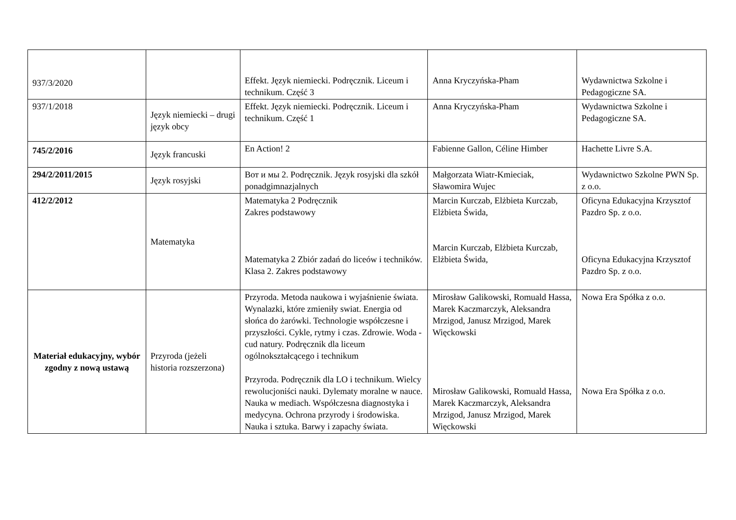| 937/3/2020 | | Effekt. Język niemiecki. Podręcznik. Liceum i technikum. Część 3 | Anna Kryczyńska-Pham | Wydawnictwa Szkolne i Pedagogiczne SA. |
| 937/1/2018 | Język niemiecki – drugi język obcy | Effekt. Język niemiecki. Podręcznik. Liceum i technikum. Część 1 | Anna Kryczyńska-Pham | Wydawnictwa Szkolne i Pedagogiczne SA. |
| 745/2/2016 | Język francuski | En Action! 2 | Fabienne Gallon, Céline Himber | Hachette Livre S.A. |
| 294/2/2011/2015 | Język rosyjski | Вот и мы 2. Podręcznik. Język rosyjski dla szkół ponadgimnazjalnych | Małgorzata Wiatr-Kmieciak, Sławomira Wujec | Wydawnictwo Szkolne PWN Sp. z o.o. |
| 412/2/2012 | Matematyka | Matematyka 2 Podręcznik Zakres podstawowy Matematyka 2 Zbiór zadań do liceów i techników. Klasa 2. Zakres podstawowy | Marcin Kurczab, Elżbieta Kurczab, Elżbieta Świda, Marcin Kurczab, Elżbieta Kurczab, Elżbieta Świda, | Oficyna Edukacyjna Krzysztof Pazdro Sp. z o.o. Oficyna Edukacyjna Krzysztof Pazdro Sp. z o.o. |
| Materiał edukacyjny, wybór zgodny z nową ustawą | Przyroda (jeżeli historia rozszerzona) | Przyroda. Metoda naukowa i wyjaśnienie świata. Wynalazki, które zmieniły swiat. Energia od słońca do żarówki. Technologie współczesne i przyszłości. Cykle, rytmy i czas. Zdrowie. Woda - cud natury. Podręcznik dla liceum ogólnokształcącego i technikum Przyroda. Podręcznik dla LO i technikum. Wielcy rewolucjoniści nauki. Dylematy moralne w nauce. Nauka w mediach. Współczesna diagnostyka i medycyna. Ochrona przyrody i środowiska. Nauka i sztuka. Barwy i zapachy świata. | Mirosław Galikowski, Romuald Hassa, Marek Kaczmarczyk, Aleksandra Mrzigod, Janusz Mrzigod, Marek Więckowski Mirosław Galikowski, Romuald Hassa, Marek Kaczmarczyk, Aleksandra Mrzigod, Janusz Mrzigod, Marek Więckowski | Nowa Era Spółka z o.o. Nowa Era Spółka z o.o. |